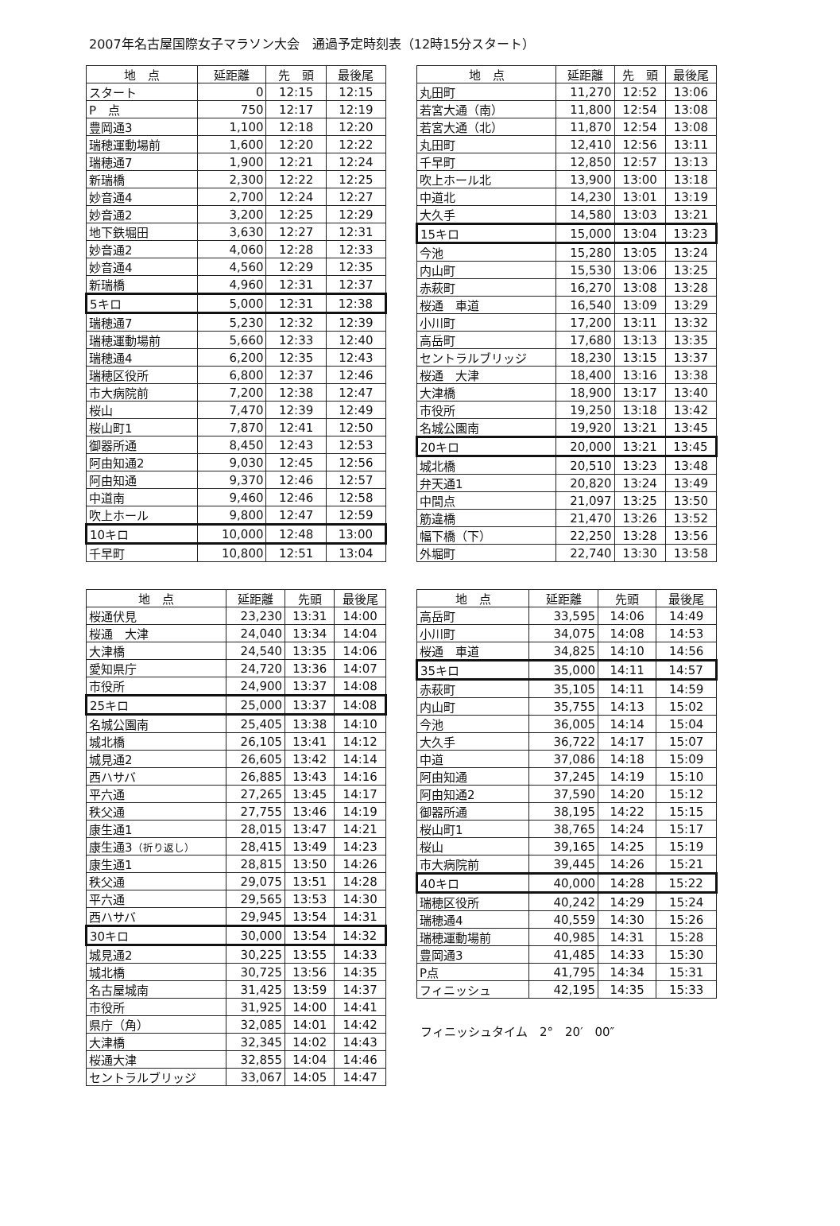2007年名古屋国際女子マラソン大会　通過予定時刻表（12時15分スタート）
| 地 点 | 延距離 | 先 頭 | 最後尾 |
| --- | --- | --- | --- |
| スタート | 0 | 12:15 | 12:15 |
| P 点 | 750 | 12:17 | 12:19 |
| 豊岡通3 | 1,100 | 12:18 | 12:20 |
| 瑞穂運動場前 | 1,600 | 12:20 | 12:22 |
| 瑞穂通7 | 1,900 | 12:21 | 12:24 |
| 新瑞橋 | 2,300 | 12:22 | 12:25 |
| 妙音通4 | 2,700 | 12:24 | 12:27 |
| 妙音通2 | 3,200 | 12:25 | 12:29 |
| 地下鉄堀田 | 3,630 | 12:27 | 12:31 |
| 妙音通2 | 4,060 | 12:28 | 12:33 |
| 妙音通4 | 4,560 | 12:29 | 12:35 |
| 新瑞橋 | 4,960 | 12:31 | 12:37 |
| 5キロ | 5,000 | 12:31 | 12:38 |
| 瑞穂通7 | 5,230 | 12:32 | 12:39 |
| 瑞穂運動場前 | 5,660 | 12:33 | 12:40 |
| 瑞穂通4 | 6,200 | 12:35 | 12:43 |
| 瑞穂区役所 | 6,800 | 12:37 | 12:46 |
| 市大病院前 | 7,200 | 12:38 | 12:47 |
| 桜山 | 7,470 | 12:39 | 12:49 |
| 桜山町1 | 7,870 | 12:41 | 12:50 |
| 御器所通 | 8,450 | 12:43 | 12:53 |
| 阿由知通2 | 9,030 | 12:45 | 12:56 |
| 阿由知通 | 9,370 | 12:46 | 12:57 |
| 中道南 | 9,460 | 12:46 | 12:58 |
| 吹上ホール | 9,800 | 12:47 | 12:59 |
| 10キロ | 10,000 | 12:48 | 13:00 |
| 千早町 | 10,800 | 12:51 | 13:04 |
| 地 点 | 延距離 | 先 頭 | 最後尾 |
| --- | --- | --- | --- |
| 丸田町 | 11,270 | 12:52 | 13:06 |
| 若宮大通（南） | 11,800 | 12:54 | 13:08 |
| 若宮大通（北） | 11,870 | 12:54 | 13:08 |
| 丸田町 | 12,410 | 12:56 | 13:11 |
| 千早町 | 12,850 | 12:57 | 13:13 |
| 吹上ホール北 | 13,900 | 13:00 | 13:18 |
| 中道北 | 14,230 | 13:01 | 13:19 |
| 大久手 | 14,580 | 13:03 | 13:21 |
| 15キロ | 15,000 | 13:04 | 13:23 |
| 今池 | 15,280 | 13:05 | 13:24 |
| 内山町 | 15,530 | 13:06 | 13:25 |
| 赤萩町 | 16,270 | 13:08 | 13:28 |
| 桜通 車道 | 16,540 | 13:09 | 13:29 |
| 小川町 | 17,200 | 13:11 | 13:32 |
| 高岳町 | 17,680 | 13:13 | 13:35 |
| セントラルブリッジ | 18,230 | 13:15 | 13:37 |
| 桜通 大津 | 18,400 | 13:16 | 13:38 |
| 大津橋 | 18,900 | 13:17 | 13:40 |
| 市役所 | 19,250 | 13:18 | 13:42 |
| 名城公園南 | 19,920 | 13:21 | 13:45 |
| 20キロ | 20,000 | 13:21 | 13:45 |
| 城北橋 | 20,510 | 13:23 | 13:48 |
| 弁天通1 | 20,820 | 13:24 | 13:49 |
| 中間点 | 21,097 | 13:25 | 13:50 |
| 筋違橋 | 21,470 | 13:26 | 13:52 |
| 幅下橋（下） | 22,250 | 13:28 | 13:56 |
| 外堀町 | 22,740 | 13:30 | 13:58 |
| 地 点 | 延距離 | 先頭 | 最後尾 |
| --- | --- | --- | --- |
| 桜通伏見 | 23,230 | 13:31 | 14:00 |
| 桜通 大津 | 24,040 | 13:34 | 14:04 |
| 大津橋 | 24,540 | 13:35 | 14:06 |
| 愛知県庁 | 24,720 | 13:36 | 14:07 |
| 市役所 | 24,900 | 13:37 | 14:08 |
| 25キロ | 25,000 | 13:37 | 14:08 |
| 名城公園南 | 25,405 | 13:38 | 14:10 |
| 城北橋 | 26,105 | 13:41 | 14:12 |
| 城見通2 | 26,605 | 13:42 | 14:14 |
| 西ハサバ | 26,885 | 13:43 | 14:16 |
| 平六通 | 27,265 | 13:45 | 14:17 |
| 秩父通 | 27,755 | 13:46 | 14:19 |
| 康生通1 | 28,015 | 13:47 | 14:21 |
| 康生通3 （折り返し） | 28,415 | 13:49 | 14:23 |
| 康生通1 | 28,815 | 13:50 | 14:26 |
| 秩父通 | 29,075 | 13:51 | 14:28 |
| 平六通 | 29,565 | 13:53 | 14:30 |
| 西ハサバ | 29,945 | 13:54 | 14:31 |
| 30キロ | 30,000 | 13:54 | 14:32 |
| 城見通2 | 30,225 | 13:55 | 14:33 |
| 城北橋 | 30,725 | 13:56 | 14:35 |
| 名古屋城南 | 31,425 | 13:59 | 14:37 |
| 市役所 | 31,925 | 14:00 | 14:41 |
| 県庁（角） | 32,085 | 14:01 | 14:42 |
| 大津橋 | 32,345 | 14:02 | 14:43 |
| 桜通大津 | 32,855 | 14:04 | 14:46 |
| セントラルブリッジ | 33,067 | 14:05 | 14:47 |
| 地 点 | 延距離 | 先頭 | 最後尾 |
| --- | --- | --- | --- |
| 高岳町 | 33,595 | 14:06 | 14:49 |
| 小川町 | 34,075 | 14:08 | 14:53 |
| 桜通 車道 | 34,825 | 14:10 | 14:56 |
| 35キロ | 35,000 | 14:11 | 14:57 |
| 赤萩町 | 35,105 | 14:11 | 14:59 |
| 内山町 | 35,755 | 14:13 | 15:02 |
| 今池 | 36,005 | 14:14 | 15:04 |
| 大久手 | 36,722 | 14:17 | 15:07 |
| 中道 | 37,086 | 14:18 | 15:09 |
| 阿由知通 | 37,245 | 14:19 | 15:10 |
| 阿由知通2 | 37,590 | 14:20 | 15:12 |
| 御器所通 | 38,195 | 14:22 | 15:15 |
| 桜山町1 | 38,765 | 14:24 | 15:17 |
| 桜山 | 39,165 | 14:25 | 15:19 |
| 市大病院前 | 39,445 | 14:26 | 15:21 |
| 40キロ | 40,000 | 14:28 | 15:22 |
| 瑞穂区役所 | 40,242 | 14:29 | 15:24 |
| 瑞穂通4 | 40,559 | 14:30 | 15:26 |
| 瑞穂運動場前 | 40,985 | 14:31 | 15:28 |
| 豊岡通3 | 41,485 | 14:33 | 15:30 |
| P点 | 41,795 | 14:34 | 15:31 |
| フィニッシュ | 42,195 | 14:35 | 15:33 |
フィニッシュタイム　2°　20′　00″